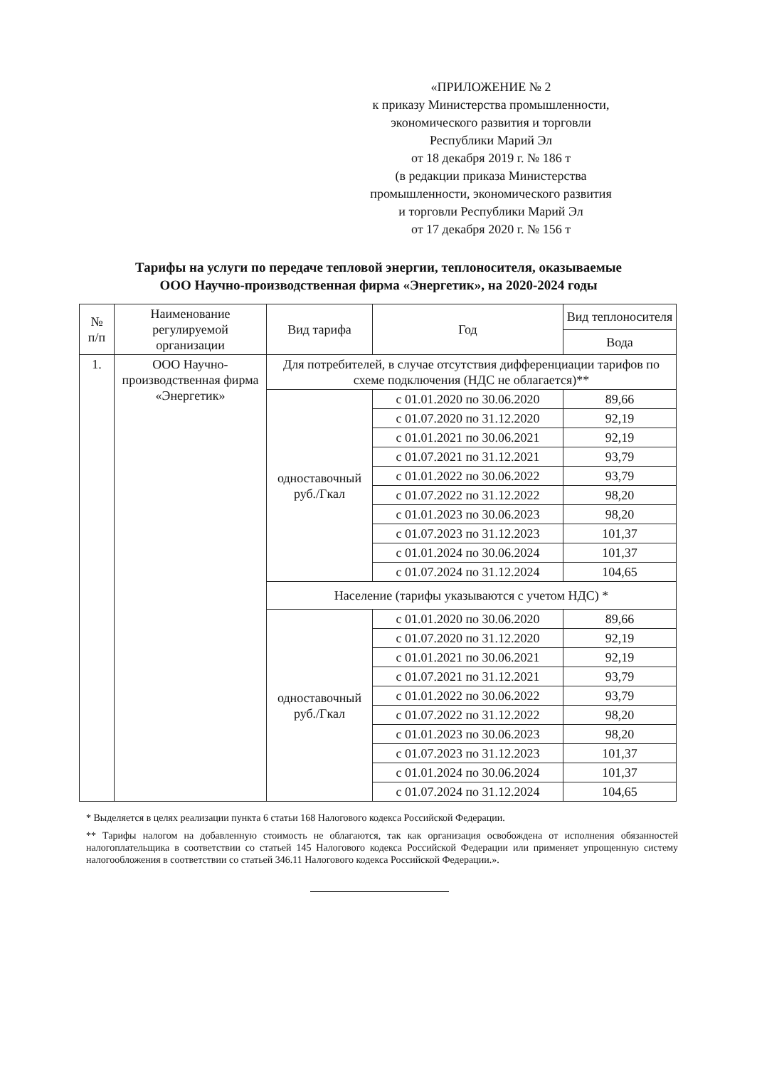«ПРИЛОЖЕНИЕ № 2
к приказу Министерства промышленности,
экономического развития и торговли
Республики Марий Эл
от 18 декабря 2019 г. № 186 т
(в редакции приказа Министерства
промышленности, экономического развития
и торговли Республики Марий Эл
от 17 декабря 2020 г. № 156 т
Тарифы на услуги по передаче тепловой энергии, теплоносителя, оказываемые
ООО Научно-производственная фирма «Энергетик», на 2020-2024 годы
| № п/п | Наименование регулируемой организации | Вид тарифа | Год | Вид теплоносителя |
| --- | --- | --- | --- | --- |
| | | | | Вода |
| 1. | ООО Научно-производственная фирма «Энергетик» | Для потребителей, в случае отсутствия дифференциации тарифов по схеме подключения (НДС не облагается)** | | |
| | | одноставочный руб./Гкал | с 01.01.2020 по 30.06.2020 | 89,66 |
| | | | с 01.07.2020 по 31.12.2020 | 92,19 |
| | | | с 01.01.2021 по 30.06.2021 | 92,19 |
| | | | с 01.07.2021 по 31.12.2021 | 93,79 |
| | | | с 01.01.2022 по 30.06.2022 | 93,79 |
| | | | с 01.07.2022 по 31.12.2022 | 98,20 |
| | | | с 01.01.2023 по 30.06.2023 | 98,20 |
| | | | с 01.07.2023 по 31.12.2023 | 101,37 |
| | | | с 01.01.2024 по 30.06.2024 | 101,37 |
| | | | с 01.07.2024 по 31.12.2024 | 104,65 |
| | | Население (тарифы указываются с учетом НДС) * | | |
| | | одноставочный руб./Гкал | с 01.01.2020 по 30.06.2020 | 89,66 |
| | | | с 01.07.2020 по 31.12.2020 | 92,19 |
| | | | с 01.01.2021 по 30.06.2021 | 92,19 |
| | | | с 01.07.2021 по 31.12.2021 | 93,79 |
| | | | с 01.01.2022 по 30.06.2022 | 93,79 |
| | | | с 01.07.2022 по 31.12.2022 | 98,20 |
| | | | с 01.01.2023 по 30.06.2023 | 98,20 |
| | | | с 01.07.2023 по 31.12.2023 | 101,37 |
| | | | с 01.01.2024 по 30.06.2024 | 101,37 |
| | | | с 01.07.2024 по 31.12.2024 | 104,65 |
* Выделяется в целях реализации пункта 6 статьи 168 Налогового кодекса Российской Федерации.
** Тарифы налогом на добавленную стоимость не облагаются, так как организация освобождена от исполнения обязанностей налогоплательщика в соответствии со статьей 145 Налогового кодекса Российской Федерации или применяет упрощенную систему налогообложения в соответствии со статьей 346.11 Налогового кодекса Российской Федерации.».